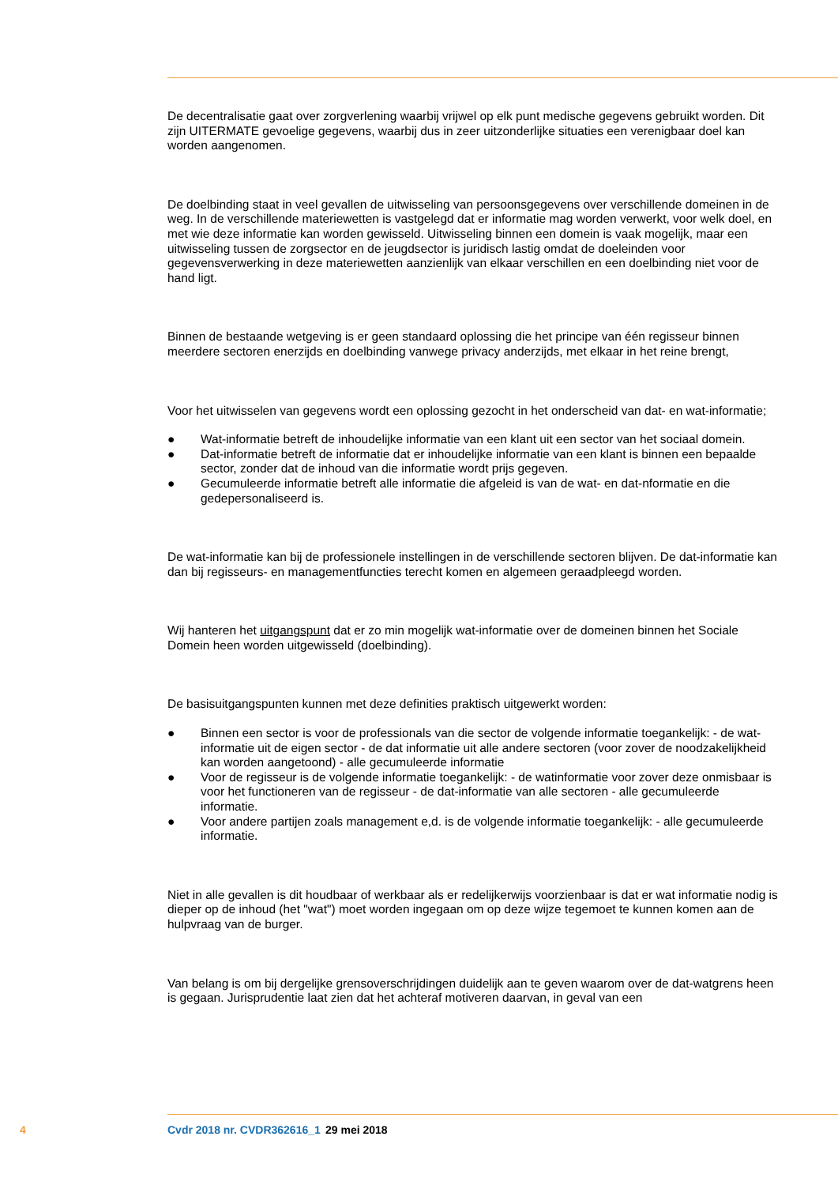De decentralisatie gaat over zorgverlening waarbij vrijwel op elk punt medische gegevens gebruikt worden. Dit zijn UITERMATE gevoelige gegevens, waarbij dus in zeer uitzonderlijke situaties een verenigbaar doel kan worden aangenomen.
De doelbinding staat in veel gevallen de uitwisseling van persoonsgegevens over verschillende domeinen in de weg. In de verschillende materiewetten is vastgelegd dat er informatie mag worden verwerkt, voor welk doel, en met wie deze informatie kan worden gewisseld. Uitwisseling binnen een domein is vaak mogelijk, maar een uitwisseling tussen de zorgsector en de jeugdsector is juridisch lastig omdat de doeleinden voor gegevensverwerking in deze materiewetten aanzienlijk van elkaar verschillen en een doelbinding niet voor de hand ligt.
Binnen de bestaande wetgeving is er geen standaard oplossing die het principe van één regisseur binnen meerdere sectoren enerzijds en doelbinding vanwege privacy anderzijds, met elkaar in het reine brengt,
Voor het uitwisselen van gegevens wordt een oplossing gezocht in het onderscheid van dat- en wat-informatie;
● Wat-informatie betreft de inhoudelijke informatie van een klant uit een sector van het sociaal domein.
● Dat-informatie betreft de informatie dat er inhoudelijke informatie van een klant is binnen een bepaalde sector, zonder dat de inhoud van die informatie wordt prijs gegeven.
● Gecumuleerde informatie betreft alle informatie die afgeleid is van de wat- en dat-nformatie en die gedepersonaliseerd is.
De wat-informatie kan bij de professionele instellingen in de verschillende sectoren blijven. De dat-informatie kan dan bij regisseurs- en managementfuncties terecht komen en algemeen geraadpleegd worden.
Wij hanteren het uitgangspunt dat er zo min mogelijk wat-informatie over de domeinen binnen het Sociale Domein heen worden uitgewisseld (doelbinding).
De basisuitgangspunten kunnen met deze definities praktisch uitgewerkt worden:
● Binnen een sector is voor de professionals van die sector de volgende informatie toegankelijk: - de wat-informatie uit de eigen sector - de dat informatie uit alle andere sectoren (voor zover de noodzakelijkheid kan worden aangetoond) - alle gecumuleerde informatie
● Voor de regisseur is de volgende informatie toegankelijk: - de watinformatie voor zover deze onmisbaar is voor het functioneren van de regisseur - de dat-informatie van alle sectoren - alle gecumuleerde informatie.
● Voor andere partijen zoals management e,d. is de volgende informatie toegankelijk: - alle gecumuleerde informatie.
Niet in alle gevallen is dit houdbaar of werkbaar als er redelijkerwijs voorzienbaar is dat er wat informatie nodig is dieper op de inhoud (het "wat") moet worden ingegaan om op deze wijze tegemoet te kunnen komen aan de hulpvraag van de burger.
Van belang is om bij dergelijke grensoverschrijdingen duidelijk aan te geven waarom over de dat-watgrens heen is gegaan. Jurisprudentie laat zien dat het achteraf motiveren daarvan, in geval van een
4 Cvdr 2018 nr. CVDR362616_1 29 mei 2018